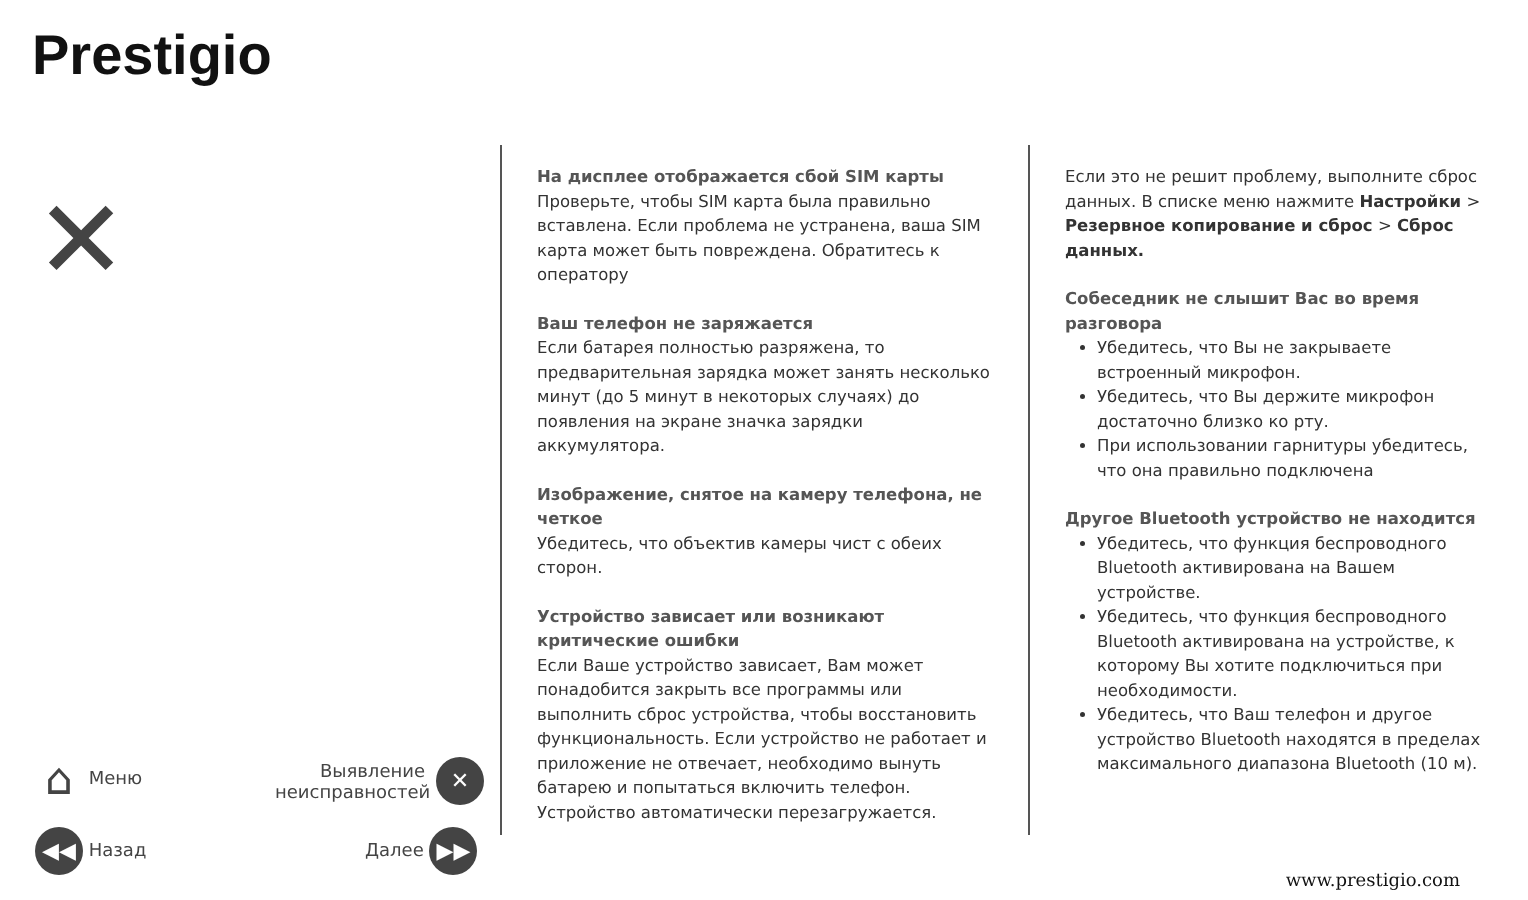Prestigio
✕
⌂ Меню
Выявление неисправностей
✕
◀◀ Назад Далее ▶▶
На дисплее отображается сбой SIM карты
Проверьте, чтобы SIM карта была правильно вставлена. Если проблема не устранена, ваша SIM карта может быть повреждена. Обратитесь к оператору
Ваш телефон не заряжается
Если батарея полностью разряжена, то предварительная зарядка может занять несколько минут (до 5 минут в некоторых случаях) до появления на экране значка зарядки аккумулятора.
Изображение, снятое на камеру телефона, не четкое
Убедитесь, что объектив камеры чист с обеих сторон.
Устройство зависает или возникают критические ошибки
Если Ваше устройство зависает, Вам может понадобится закрыть все программы или выполнить сброс устройства, чтобы восстановить функциональность. Если устройство не работает и приложение не отвечает, необходимо вынуть батарею и попытаться включить телефон. Устройство автоматически перезагружается.
Если это не решит проблему, выполните сброс данных. В списке меню нажмите Настройки > Резервное копирование и сброс > Сброс данных.
Собеседник не слышит Вас во время разговора
Убедитесь, что Вы не закрываете встроенный микрофон.
Убедитесь, что Вы держите микрофон достаточно близко ко рту.
При использовании гарнитуры убедитесь, что она правильно подключена
Другое Bluetooth устройство не находится
Убедитесь, что функция беспроводного Bluetooth активирована на Вашем устройстве.
Убедитесь, что функция беспроводного Bluetooth активирована на устройстве, к которому Вы хотите подключиться при необходимости.
Убедитесь, что Ваш телефон и другое устройство Bluetooth находятся в пределах максимального диапазона Bluetooth (10 м).
www.prestigio.com